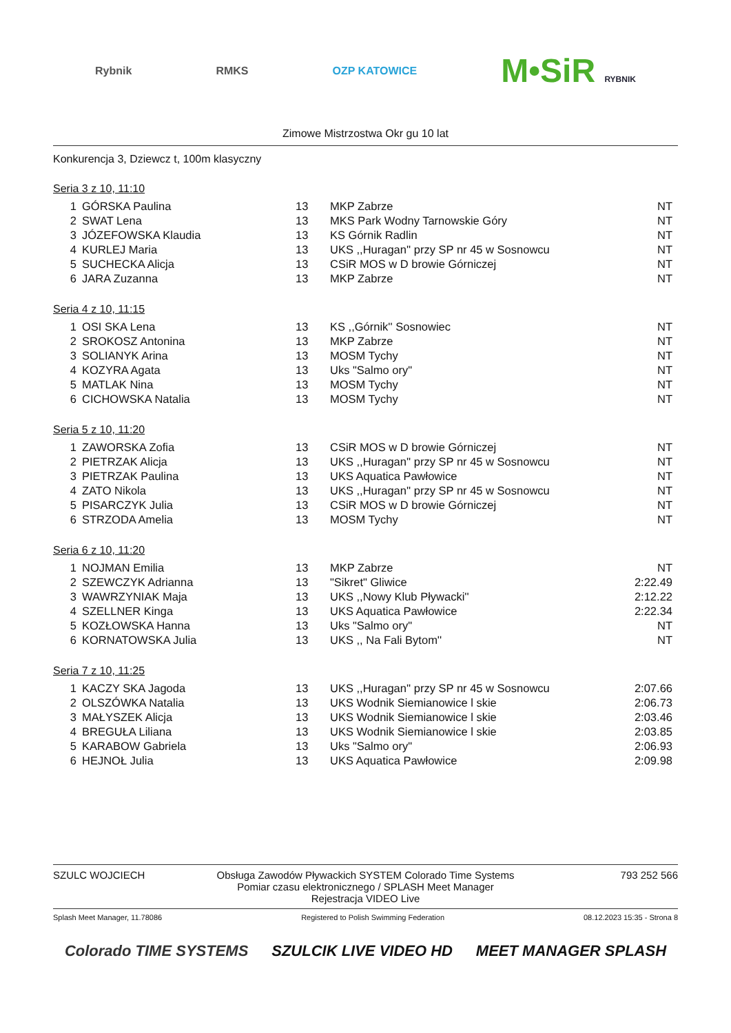Rybnik RMKS OZP KATOWICE M•SiR RYBNIK
Zimowe Mistrzostwa Okr gu 10 lat
Konkurencja 3, Dziewcz t, 100m klasyczny
Seria 3 z 10, 11:10
| 1 | GÓRSKA Paulina | 13 | MKP Zabrze | NT |
| 2 | SWAT Lena | 13 | MKS Park Wodny Tarnowskie Góry | NT |
| 3 | JÓZEFOWSKA Klaudia | 13 | KS Górnik Radlin | NT |
| 4 | KURLEJ Maria | 13 | UKS ,,Huragan'' przy SP nr 45 w Sosnowcu | NT |
| 5 | SUCHECKA Alicja | 13 | CSiR MOS w D browie Górniczej | NT |
| 6 | JARA Zuzanna | 13 | MKP Zabrze | NT |
Seria 4 z 10, 11:15
| 1 | OSI SKA Lena | 13 | KS ,,Górnik'' Sosnowiec | NT |
| 2 | SROKOSZ Antonina | 13 | MKP Zabrze | NT |
| 3 | SOLIANYK Arina | 13 | MOSM Tychy | NT |
| 4 | KOZYRA Agata | 13 | Uks "Salmo ory" | NT |
| 5 | MATLAK Nina | 13 | MOSM Tychy | NT |
| 6 | CICHOWSKA Natalia | 13 | MOSM Tychy | NT |
Seria 5 z 10, 11:20
| 1 | ZAWORSKA Zofia | 13 | CSiR MOS w D browie Górniczej | NT |
| 2 | PIETRZAK Alicja | 13 | UKS ,,Huragan'' przy SP nr 45 w Sosnowcu | NT |
| 3 | PIETRZAK Paulina | 13 | UKS Aquatica Pawłowice | NT |
| 4 | ZATO Nikola | 13 | UKS ,,Huragan'' przy SP nr 45 w Sosnowcu | NT |
| 5 | PISARCZYK Julia | 13 | CSiR MOS w D browie Górniczej | NT |
| 6 | STRZODA Amelia | 13 | MOSM Tychy | NT |
Seria 6 z 10, 11:20
| 1 | NOJMAN Emilia | 13 | MKP Zabrze | NT |
| 2 | SZEWCZYK Adrianna | 13 | "Sikret" Gliwice | 2:22.49 |
| 3 | WAWRZYNIAK Maja | 13 | UKS ,,Nowy Klub Pływacki'' | 2:12.22 |
| 4 | SZELLNER Kinga | 13 | UKS Aquatica Pawłowice | 2:22.34 |
| 5 | KOZŁOWSKA Hanna | 13 | Uks "Salmo ory" | NT |
| 6 | KORNATOWSKA Julia | 13 | UKS ,, Na Fali Bytom'' | NT |
Seria 7 z 10, 11:25
| 1 | KACZY SKA Jagoda | 13 | UKS ,,Huragan'' przy SP nr 45 w Sosnowcu | 2:07.66 |
| 2 | OLSZÓWKA Natalia | 13 | UKS Wodnik Siemianowice l skie | 2:06.73 |
| 3 | MAŁYSZEK Alicja | 13 | UKS Wodnik Siemianowice l skie | 2:03.46 |
| 4 | BREGUŁA Liliana | 13 | UKS Wodnik Siemianowice l skie | 2:03.85 |
| 5 | KARABOW Gabriela | 13 | Uks "Salmo ory" | 2:06.93 |
| 6 | HEJNOŁ Julia | 13 | UKS Aquatica Pawłowice | 2:09.98 |
SZULC WOJCIECH Obsługa Zawodów Pływackich SYSTEM Colorado Time Systems
Pomiar czasu elektronicznego / SPLASH Meet Manager
Rejestracja VIDEO Live
793 252 566
Splash Meet Manager, 11.78086 Registered to Polish Swimming Federation 08.12.2023 15:35 - Strona 8
Colorado TIME SYSTEMS SZULCIK LIVE VIDEO HD MEET MANAGER SPLASH